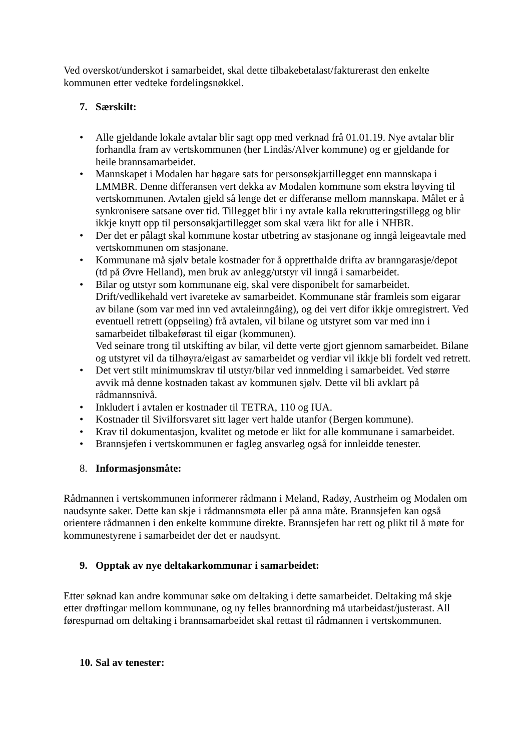Ved overskot/underskot i samarbeidet, skal dette tilbakebetalast/fakturerast den enkelte kommunen etter vedteke fordelingsnøkkel.
7. Særskilt:
• Alle gjeldande lokale avtalar blir sagt opp med verknad frå 01.01.19. Nye avtalar blir forhandla fram av vertskommunen (her Lindås/Alver kommune) og er gjeldande for heile brannsamarbeidet.
• Mannskapet i Modalen har høgare sats for personsøkjartillegget enn mannskapa i LMMBR. Denne differansen vert dekka av Modalen kommune som ekstra løyving til vertskommunen. Avtalen gjeld så lenge det er differanse mellom mannskapa. Målet er å synkronisere satsane over tid. Tillegget blir i ny avtale kalla rekrutteringstillegg og blir ikkje knytt opp til personsøkjartillegget som skal væra likt for alle i NHBR.
• Der det er pålagt skal kommune kostar utbetring av stasjonane og inngå leigeavtale med vertskommunen om stasjonane.
• Kommunane må sjølv betale kostnader for å oppretthalde drifta av branngarasje/depot (td på Øvre Helland), men bruk av anlegg/utstyr vil inngå i samarbeidet.
• Bilar og utstyr som kommunane eig, skal vere disponibelt for samarbeidet. Drift/vedlikehald vert ivareteke av samarbeidet. Kommunane står framleis som eigarar av bilane (som var med inn ved avtaleinngåing), og dei vert difor ikkje omregistrert. Ved eventuell retrett (oppseiing) frå avtalen, vil bilane og utstyret som var med inn i samarbeidet tilbakeførast til eigar (kommunen).
Ved seinare trong til utskifting av bilar, vil dette verte gjort gjennom samarbeidet. Bilane og utstyret vil da tilhøyra/eigast av samarbeidet og verdiar vil ikkje bli fordelt ved retrett.
• Det vert stilt minimumskrav til utstyr/bilar ved innmelding i samarbeidet. Ved større avvik må denne kostnaden takast av kommunen sjølv. Dette vil bli avklart på rådmannsnivå.
• Inkludert i avtalen er kostnader til TETRA, 110 og IUA.
• Kostnader til Sivilforsvaret sitt lager vert halde utanfor (Bergen kommune).
• Krav til dokumentasjon, kvalitet og metode er likt for alle kommunane i samarbeidet.
• Brannsjefen i vertskommunen er fagleg ansvarleg også for innleidde tenester.
8. Informasjonsmåte:
Rådmannen i vertskommunen informerer rådmann i Meland, Radøy, Austrheim og Modalen om naudsynte saker. Dette kan skje i rådmannsmøta eller på anna måte. Brannsjefen kan også orientere rådmannen i den enkelte kommune direkte. Brannsjefen har rett og plikt til å møte for kommunestyrene i samarbeidet der det er naudsynt.
9. Opptak av nye deltakarkommunar i samarbeidet:
Etter søknad kan andre kommunar søke om deltaking i dette samarbeidet. Deltaking må skje etter drøftingar mellom kommunane, og ny felles brannordning må utarbeidast/justerast. All førespurnad om deltaking i brannsamarbeidet skal rettast til rådmannen i vertskommunen.
10. Sal av tenester: